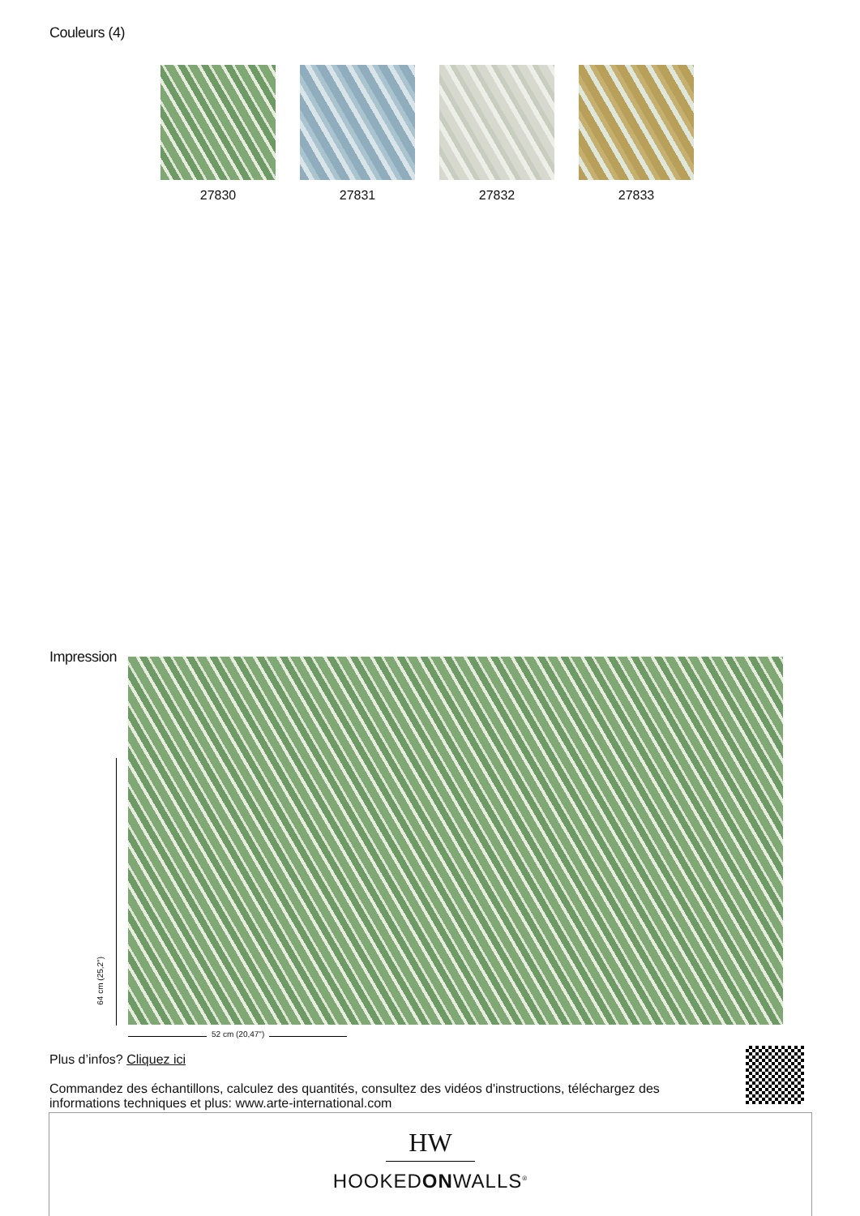Couleurs (4)
27830 27831 27832 27833
Impression
64 cm (25,2")
52 cm (20,47")
Plus d’infos? Cliquez ici
Commandez des échantillons, calculez des quantités, consultez des vidéos d'instructions, téléchargez des informations techniques et plus: www.arte-international.com
HW
HOOKEDONWALLS<sup>®</sup>